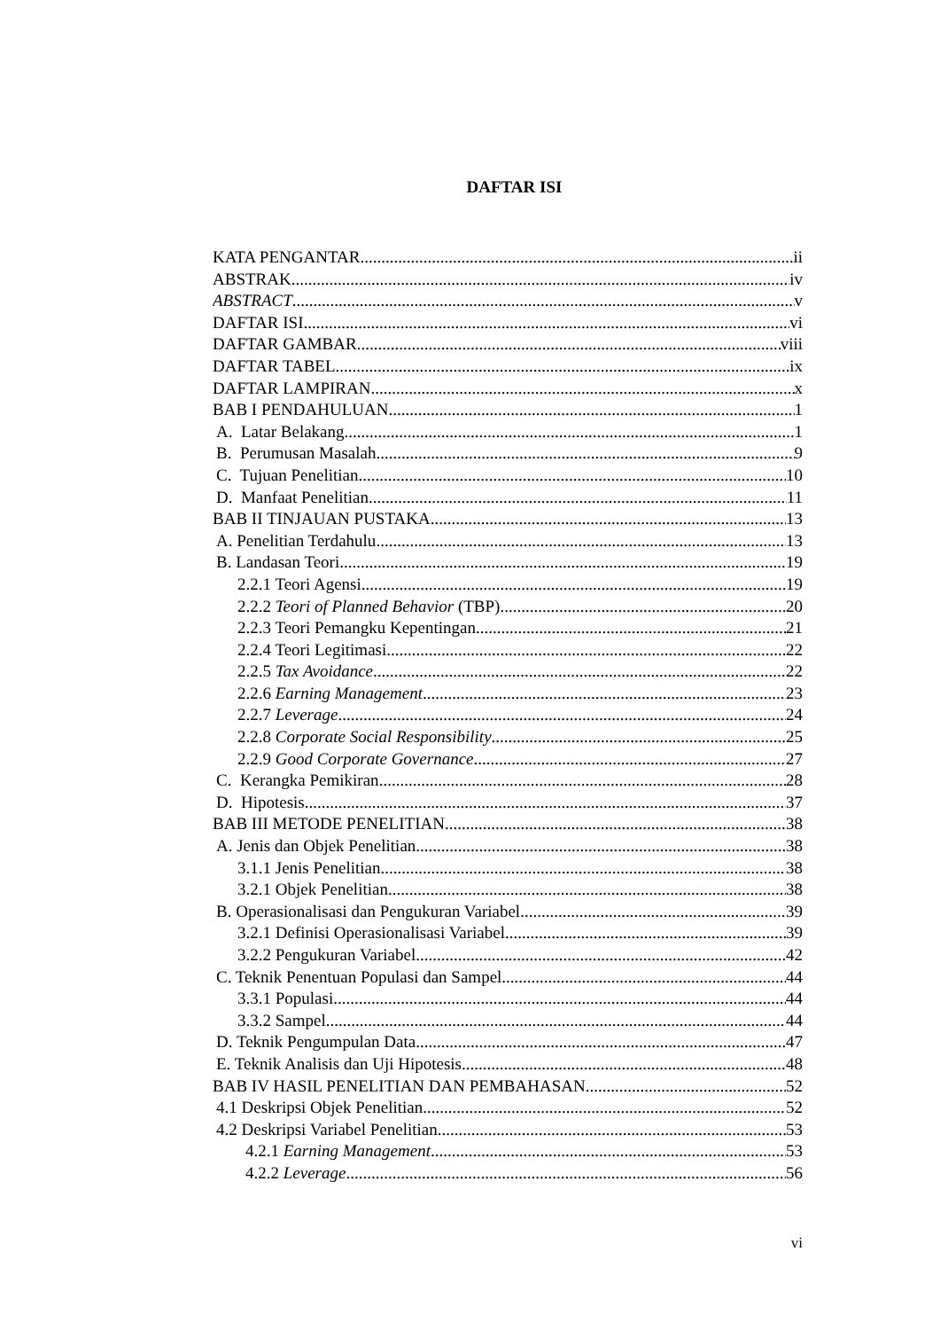DAFTAR ISI
KATA PENGANTAR ii
ABSTRAK iv
ABSTRACT v
DAFTAR ISI vi
DAFTAR GAMBAR viii
DAFTAR TABEL ix
DAFTAR LAMPIRAN x
BAB I PENDAHULUAN 1
A. Latar Belakang 1
B. Perumusan Masalah 9
C. Tujuan Penelitian 10
D. Manfaat Penelitian 11
BAB II TINJAUAN PUSTAKA 13
A. Penelitian Terdahulu 13
B. Landasan Teori 19
2.2.1 Teori Agensi 19
2.2.2 Teori of Planned Behavior (TBP) 20
2.2.3 Teori Pemangku Kepentingan 21
2.2.4 Teori Legitimasi 22
2.2.5 Tax Avoidance 22
2.2.6 Earning Management 23
2.2.7 Leverage 24
2.2.8 Corporate Social Responsibility 25
2.2.9 Good Corporate Governance 27
C. Kerangka Pemikiran 28
D. Hipotesis 37
BAB III METODE PENELITIAN 38
A. Jenis dan Objek Penelitian 38
3.1.1 Jenis Penelitian 38
3.2.1 Objek Penelitian 38
B. Operasionalisasi dan Pengukuran Variabel 39
3.2.1 Definisi Operasionalisasi Variabel 39
3.2.2 Pengukuran Variabel 42
C. Teknik Penentuan Populasi dan Sampel 44
3.3.1 Populasi 44
3.3.2 Sampel 44
D. Teknik Pengumpulan Data 47
E. Teknik Analisis dan Uji Hipotesis 48
BAB IV HASIL PENELITIAN DAN PEMBAHASAN 52
4.1 Deskripsi Objek Penelitian 52
4.2 Deskripsi Variabel Penelitian 53
4.2.1 Earning Management 53
4.2.2 Leverage 56
vi